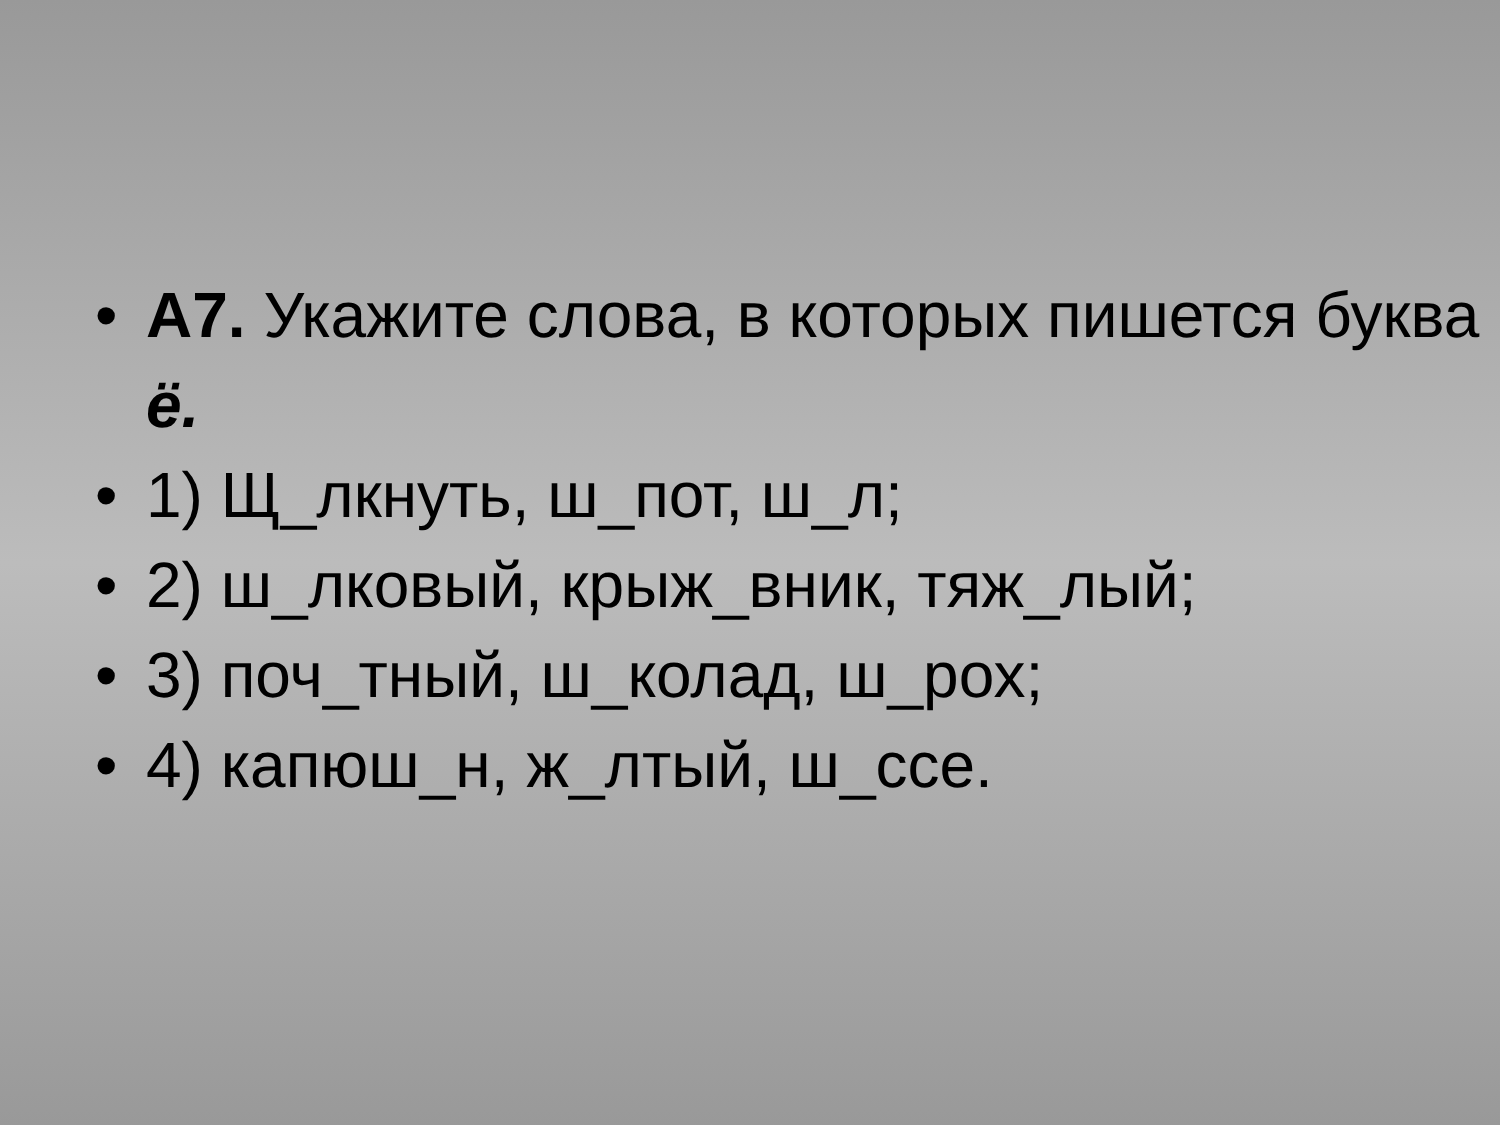• А7. Укажите слова, в которых пишется буква ё.
• 1) Щ_лкнуть, ш_пот, ш_л;
• 2) ш_лковый, крыж_вник, тяж_лый;
• 3) поч_тный, ш_колад, ш_рох;
• 4) капюш_н, ж_лтый, ш_ссе.